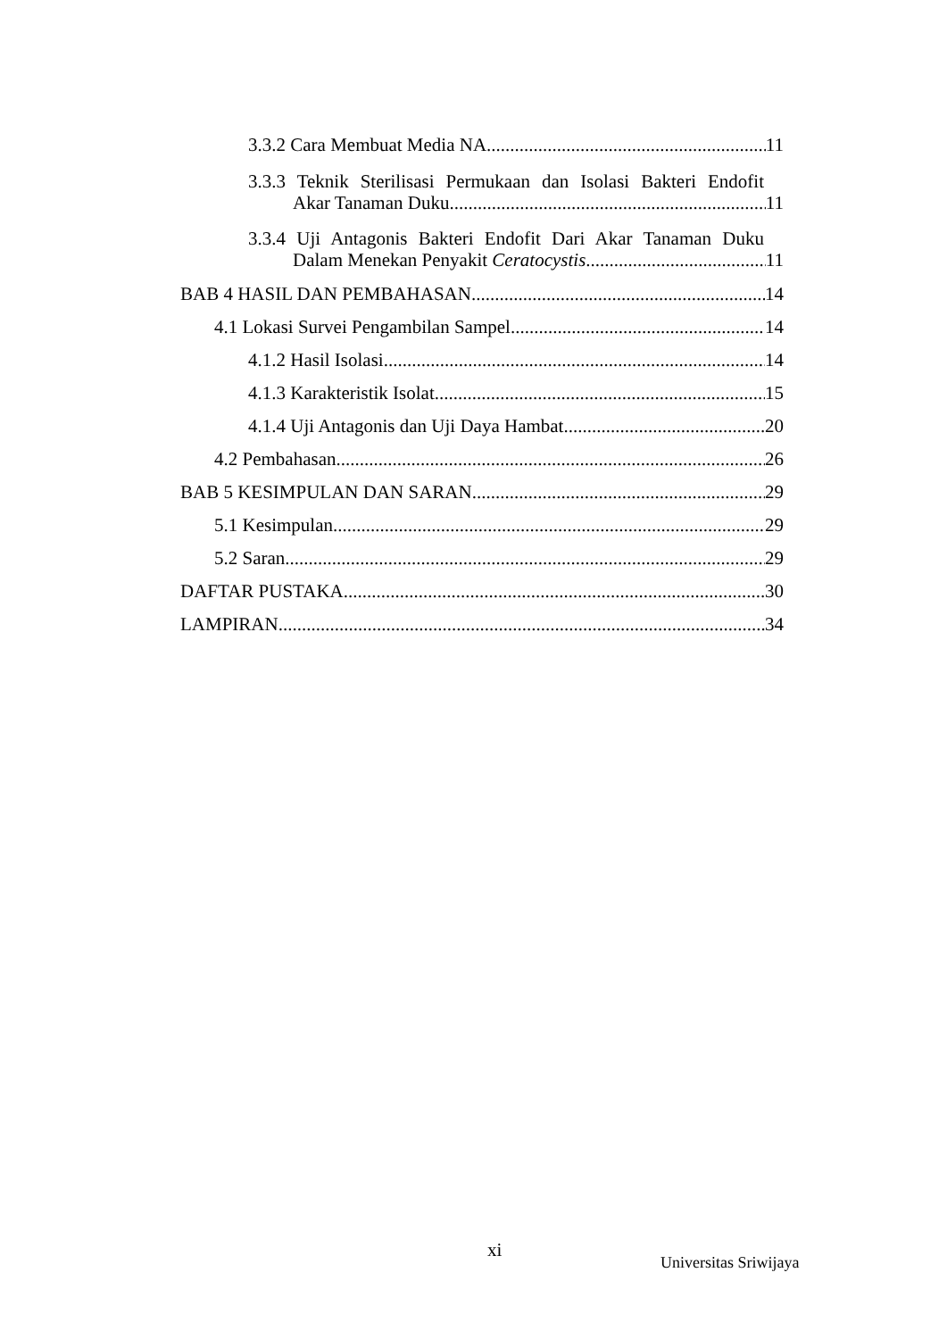3.3.2 Cara Membuat Media NA 11
3.3.3 Teknik Sterilisasi Permukaan dan Isolasi Bakteri Endofit
Akar Tanaman Duku 11
3.3.4 Uji Antagonis Bakteri Endofit Dari Akar Tanaman Duku
Dalam Menekan Penyakit Ceratocystis 11
BAB 4 HASIL DAN PEMBAHASAN 14
4.1 Lokasi Survei Pengambilan Sampel 14
4.1.2 Hasil Isolasi 14
4.1.3 Karakteristik Isolat 15
4.1.4 Uji Antagonis dan Uji Daya Hambat 20
4.2 Pembahasan 26
BAB 5 KESIMPULAN DAN SARAN 29
5.1 Kesimpulan 29
5.2 Saran 29
DAFTAR PUSTAKA 30
LAMPIRAN 34
xi
Universitas Sriwijaya